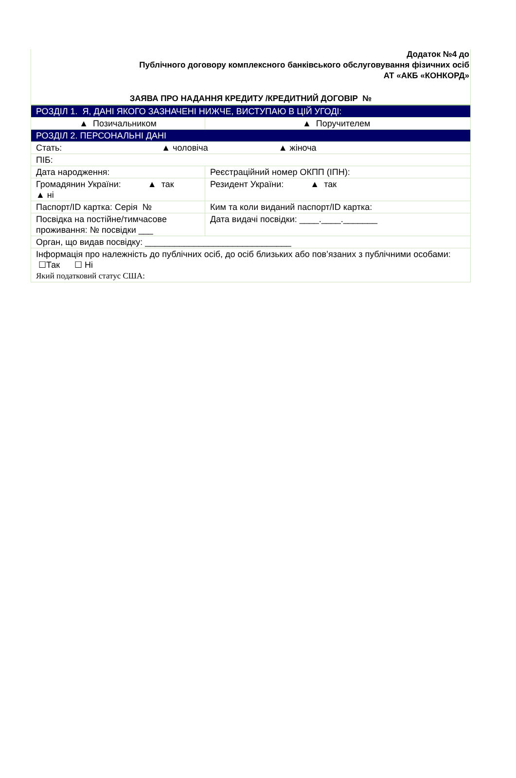Додаток №4 до
Публічного договору комплексного банківського обслуговування фізичних осіб
АТ «АКБ «КОНКОРД»
ЗАЯВА ПРО НАДАННЯ КРЕДИТУ /КРЕДИТНИЙ ДОГОВІР №
| РОЗДІЛ 1. Я, ДАНІ ЯКОГО ЗАЗНАЧЕНІ НИЖЧЕ, ВИСТУПАЮ В ЦІЙ УГОДІ: | |
| ▲ Позичальником | ▲ Поручителем |
| РОЗДІЛ 2. ПЕРСОНАЛЬНІ ДАНІ | |
| Стать: ▲ чоловіча ▲ жіноча | |
| ПІБ: | |
| Дата народження: | Реєстраційний номер ОКПП (ІПН): |
| Громадянин України: ▲ так ▲ ні | Резидент України: ▲ так |
| Паспорт/ID картка: Серія № | Ким та коли виданий паспорт/ID картка: |
| Посвідка на постійне/тимчасове проживання: № посвідки ___ | Дата видачі посвідки: ____.____._______ |
| Орган, що видав посвідку: ______________________________ | |
| Інформація про належність до публічних осіб, до осіб близьких або пов’язаних з публічними особами: ☐Так ☐ Ні Який податковий статус США: | |